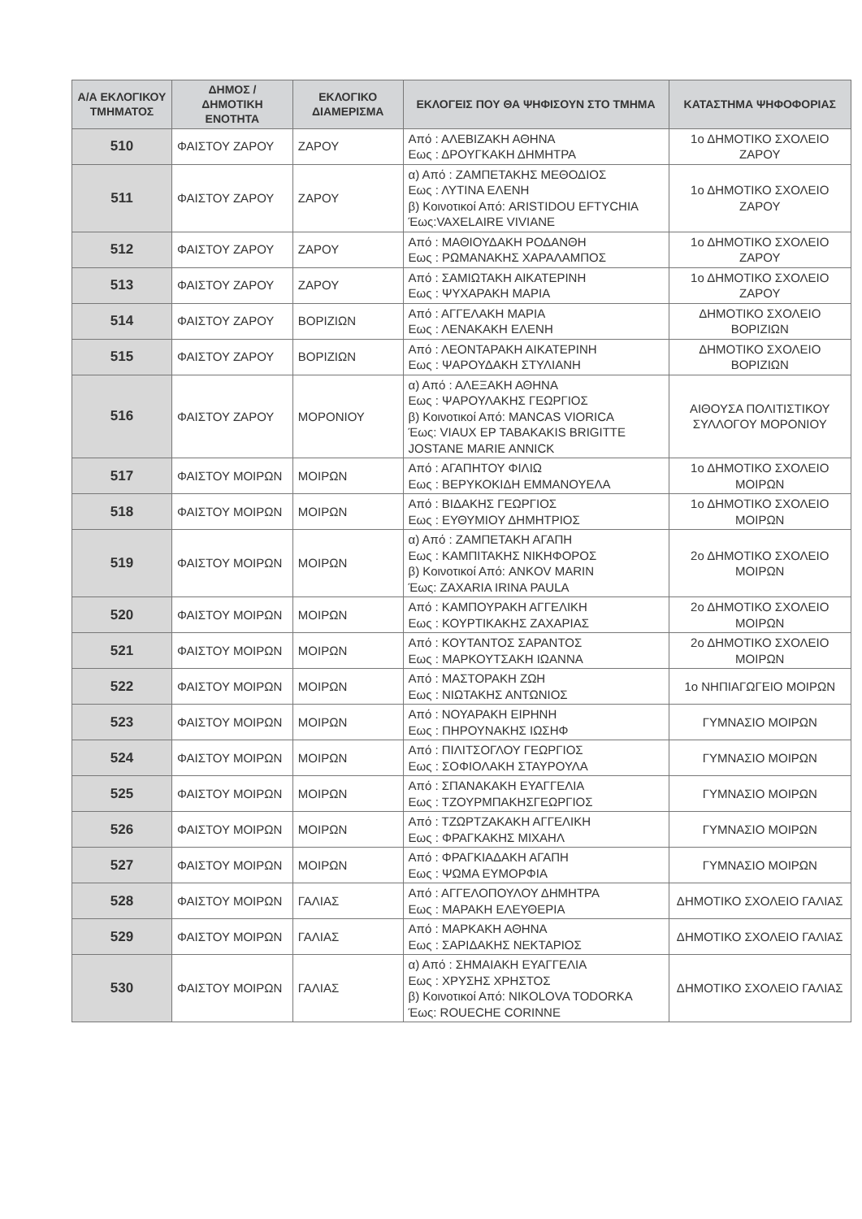| Α/Α ΕΚΛΟΓΙΚΟΥ ΤΜΗΜΑΤΟΣ | ΔΗΜΟΣ / ΔΗΜΟΤΙΚΗ ΕΝΟΤΗΤΑ | ΕΚΛΟΓΙΚΟ ΔΙΑΜΕΡΙΣΜΑ | ΕΚΛΟΓΕΙΣ ΠΟΥ ΘΑ ΨΗΦΙΣΟΥΝ ΣΤΟ ΤΜΗΜΑ | ΚΑΤΑΣΤΗΜΑ ΨΗΦΟΦΟΡΙΑΣ |
| --- | --- | --- | --- | --- |
| 510 | ΦΑΙΣΤΟΥ ΖΑΡΟΥ | ΖΑΡΟΥ | Από : ΑΛΕΒΙΖΑΚΗ ΑΘΗΝΑ Εως : ΔΡΟΥΓΚΑΚΗ ΔΗΜΗΤΡΑ | 1ο ΔΗΜΟΤΙΚΟ ΣΧΟΛΕΙΟ ΖΑΡΟΥ |
| 511 | ΦΑΙΣΤΟΥ ΖΑΡΟΥ | ΖΑΡΟΥ | α) Από : ΖΑΜΠΕΤΑΚΗΣ ΜΕΘΟΔΙΟΣ Εως : ΛΥΤΙΝΑ ΕΛΕΝΗ β) Κοινοτικοί Από: ARISTIDOU EFTYCHIA Έως:VAXELAIRE VIVIANE | 1ο ΔΗΜΟΤΙΚΟ ΣΧΟΛΕΙΟ ΖΑΡΟΥ |
| 512 | ΦΑΙΣΤΟΥ ΖΑΡΟΥ | ΖΑΡΟΥ | Από : ΜΑΘΙΟΥΔΑΚΗ ΡΟΔΑΝΘΗ Εως : ΡΩΜΑΝΑΚΗΣ ΧΑΡΑΛΑΜΠΟΣ | 1ο ΔΗΜΟΤΙΚΟ ΣΧΟΛΕΙΟ ΖΑΡΟΥ |
| 513 | ΦΑΙΣΤΟΥ ΖΑΡΟΥ | ΖΑΡΟΥ | Από : ΣΑΜΙΩΤΑΚΗ ΑΙΚΑΤΕΡΙΝΗ Εως : ΨΥΧΑΡΑΚΗ ΜΑΡΙΑ | 1ο ΔΗΜΟΤΙΚΟ ΣΧΟΛΕΙΟ ΖΑΡΟΥ |
| 514 | ΦΑΙΣΤΟΥ ΖΑΡΟΥ | ΒΟΡΙΖΙΩΝ | Από : ΑΓΓΕΛΑΚΗ ΜΑΡΙΑ Εως : ΛΕΝΑΚΑΚΗ ΕΛΕΝΗ | ΔΗΜΟΤΙΚΟ ΣΧΟΛΕΙΟ ΒΟΡΙΖΙΩΝ |
| 515 | ΦΑΙΣΤΟΥ ΖΑΡΟΥ | ΒΟΡΙΖΙΩΝ | Από : ΛΕΟΝΤΑΡΑΚΗ ΑΙΚΑΤΕΡΙΝΗ Εως : ΨΑΡΟΥΔΑΚΗ ΣΤΥΛΙΑΝΗ | ΔΗΜΟΤΙΚΟ ΣΧΟΛΕΙΟ ΒΟΡΙΖΙΩΝ |
| 516 | ΦΑΙΣΤΟΥ ΖΑΡΟΥ | ΜΟΡΟΝΙΟΥ | α) Από : ΑΛΕΞΑΚΗ ΑΘΗΝΑ Εως : ΨΑΡΟΥΛΑΚΗΣ ΓΕΩΡΓΙΟΣ β) Κοινοτικοί Από: MANCAS VIORICA Έως: VIAUX EP TABAKAKIS BRIGITTE JOSTANE MARIE ANNICK | ΑΙΘΟΥΣΑ ΠΟΛΙΤΙΣΤΙΚΟΥ ΣΥΛΛΟΓΟΥ ΜΟΡΟΝΙΟΥ |
| 517 | ΦΑΙΣΤΟΥ ΜΟΙΡΩΝ | ΜΟΙΡΩΝ | Από : ΑΓΑΠΗΤΟΥ ΦΙΛΙΩ Εως : ΒΕΡΥΚΟΚΙΔΗ ΕΜΜΑΝΟΥΕΛΑ | 1ο ΔΗΜΟΤΙΚΟ ΣΧΟΛΕΙΟ ΜΟΙΡΩΝ |
| 518 | ΦΑΙΣΤΟΥ ΜΟΙΡΩΝ | ΜΟΙΡΩΝ | Από : ΒΙΔΑΚΗΣ ΓΕΩΡΓΙΟΣ Εως : ΕΥΘΥΜΙΟΥ ΔΗΜΗΤΡΙΟΣ | 1ο ΔΗΜΟΤΙΚΟ ΣΧΟΛΕΙΟ ΜΟΙΡΩΝ |
| 519 | ΦΑΙΣΤΟΥ ΜΟΙΡΩΝ | ΜΟΙΡΩΝ | α) Από : ΖΑΜΠΕΤΑΚΗ ΑΓΑΠΗ Εως : ΚΑΜΠΙΤΑΚΗΣ ΝΙΚΗΦΟΡΟΣ β) Κοινοτικοί Από: ANKOV MARIN Έως: ZAXARIA IRINA PAULA | 2ο ΔΗΜΟΤΙΚΟ ΣΧΟΛΕΙΟ ΜΟΙΡΩΝ |
| 520 | ΦΑΙΣΤΟΥ ΜΟΙΡΩΝ | ΜΟΙΡΩΝ | Από : ΚΑΜΠΟΥΡΑΚΗ ΑΓΓΕΛΙΚΗ Εως : ΚΟΥΡΤΙΚΑΚΗΣ ΖΑΧΑΡΙΑΣ | 2ο ΔΗΜΟΤΙΚΟ ΣΧΟΛΕΙΟ ΜΟΙΡΩΝ |
| 521 | ΦΑΙΣΤΟΥ ΜΟΙΡΩΝ | ΜΟΙΡΩΝ | Από : ΚΟΥΤΑΝΤΟΣ ΣΑΡΑΝΤΟΣ Εως : ΜΑΡΚΟΥΤΣΑΚΗ ΙΩΑΝΝΑ | 2ο ΔΗΜΟΤΙΚΟ ΣΧΟΛΕΙΟ ΜΟΙΡΩΝ |
| 522 | ΦΑΙΣΤΟΥ ΜΟΙΡΩΝ | ΜΟΙΡΩΝ | Από : ΜΑΣΤΟΡΑΚΗ ΖΩΗ Εως : ΝΙΩΤΑΚΗΣ ΑΝΤΩΝΙΟΣ | 1ο ΝΗΠΙΑΓΩΓΕΙΟ ΜΟΙΡΩΝ |
| 523 | ΦΑΙΣΤΟΥ ΜΟΙΡΩΝ | ΜΟΙΡΩΝ | Από : ΝΟΥΑΡΑΚΗ ΕΙΡΗΝΗ Εως : ΠΗΡΟΥΝΑΚΗΣ ΙΩΣΗΦ | ΓΥΜΝΑΣΙΟ ΜΟΙΡΩΝ |
| 524 | ΦΑΙΣΤΟΥ ΜΟΙΡΩΝ | ΜΟΙΡΩΝ | Από : ΠΙΛΙΤΣΟΓΛΟΥ ΓΕΩΡΓΙΟΣ Εως : ΣΟΦΙΟΛΑΚΗ ΣΤΑΥΡΟΥΛΑ | ΓΥΜΝΑΣΙΟ ΜΟΙΡΩΝ |
| 525 | ΦΑΙΣΤΟΥ ΜΟΙΡΩΝ | ΜΟΙΡΩΝ | Από : ΣΠΑΝΑΚΑΚΗ ΕΥΑΓΓΕΛΙΑ Εως : ΤΖΟΥΡΜΠΑΚΗΣΓΕΩΡΓΙΟΣ | ΓΥΜΝΑΣΙΟ ΜΟΙΡΩΝ |
| 526 | ΦΑΙΣΤΟΥ ΜΟΙΡΩΝ | ΜΟΙΡΩΝ | Από : ΤΖΩΡΤΖΑΚΑΚΗ ΑΓΓΕΛΙΚΗ Εως : ΦΡΑΓΚΑΚΗΣ ΜΙΧΑΗΛ | ΓΥΜΝΑΣΙΟ ΜΟΙΡΩΝ |
| 527 | ΦΑΙΣΤΟΥ ΜΟΙΡΩΝ | ΜΟΙΡΩΝ | Από : ΦΡΑΓΚΙΑΔΑΚΗ ΑΓΑΠΗ Εως : ΨΩΜΑ ΕΥΜΟΡΦΙΑ | ΓΥΜΝΑΣΙΟ ΜΟΙΡΩΝ |
| 528 | ΦΑΙΣΤΟΥ ΜΟΙΡΩΝ | ΓΑΛΙΑΣ | Από : ΑΓΓΕΛΟΠΟΥΛΟΥ ΔΗΜΗΤΡΑ Εως : ΜΑΡΑΚΗ ΕΛΕΥΘΕΡΙΑ | ΔΗΜΟΤΙΚΟ ΣΧΟΛΕΙΟ ΓΑΛΙΑΣ |
| 529 | ΦΑΙΣΤΟΥ ΜΟΙΡΩΝ | ΓΑΛΙΑΣ | Από : ΜΑΡΚΑΚΗ ΑΘΗΝΑ Εως : ΣΑΡΙΔΑΚΗΣ ΝΕΚΤΑΡΙΟΣ | ΔΗΜΟΤΙΚΟ ΣΧΟΛΕΙΟ ΓΑΛΙΑΣ |
| 530 | ΦΑΙΣΤΟΥ ΜΟΙΡΩΝ | ΓΑΛΙΑΣ | α) Από : ΣΗΜΑΙΑΚΗ ΕΥΑΓΓΕΛΙΑ Εως : ΧΡΥΣΗΣ ΧΡΗΣΤΟΣ β) Κοινοτικοί Από: NIKOLOVA TODORKA Έως: ROUECHE CORINNE | ΔΗΜΟΤΙΚΟ ΣΧΟΛΕΙΟ ΓΑΛΙΑΣ |